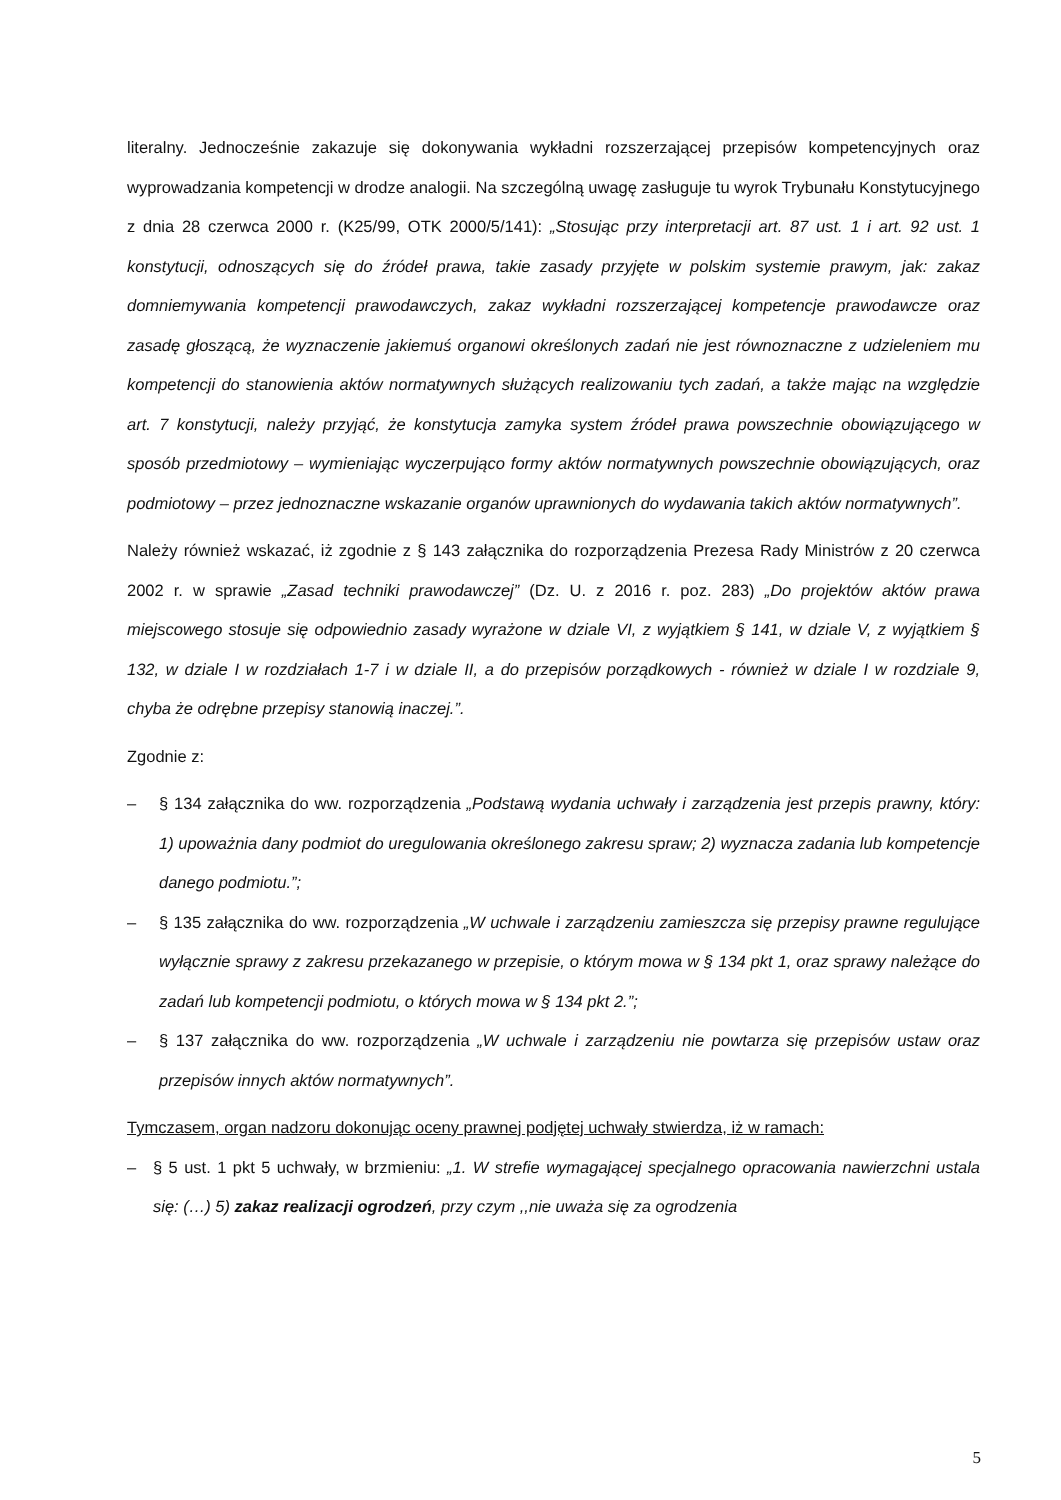literalny. Jednocześnie zakazuje się dokonywania wykładni rozszerzającej przepisów kompetencyjnych oraz wyprowadzania kompetencji w drodze analogii. Na szczególną uwagę zasługuje tu wyrok Trybunału Konstytucyjnego z dnia 28 czerwca 2000 r. (K25/99, OTK 2000/5/141): „Stosując przy interpretacji art. 87 ust. 1 i art. 92 ust. 1 konstytucji, odnoszących się do źródeł prawa, takie zasady przyjęte w polskim systemie prawym, jak: zakaz domniemywania kompetencji prawodawczych, zakaz wykładni rozszerzającej kompetencje prawodawcze oraz zasadę głoszącą, że wyznaczenie jakiemuś organowi określonych zadań nie jest równoznaczne z udzieleniem mu kompetencji do stanowienia aktów normatywnych służących realizowaniu tych zadań, a także mając na względzie art. 7 konstytucji, należy przyjąć, że konstytucja zamyka system źródeł prawa powszechnie obowiązującego w sposób przedmiotowy – wymieniając wyczerpująco formy aktów normatywnych powszechnie obowiązujących, oraz podmiotowy – przez jednoznaczne wskazanie organów uprawnionych do wydawania takich aktów normatywnych”.
Należy również wskazać, iż zgodnie z § 143 załącznika do rozporządzenia Prezesa Rady Ministrów z 20 czerwca 2002 r. w sprawie „Zasad techniki prawodawczej” (Dz. U. z 2016 r. poz. 283) „Do projektów aktów prawa miejscowego stosuje się odpowiednio zasady wyrażone w dziale VI, z wyjątkiem § 141, w dziale V, z wyjątkiem § 132, w dziale I w rozdziałach 1-7 i w dziale II, a do przepisów porządkowych - również w dziale I w rozdziale 9, chyba że odrębne przepisy stanowią inaczej.”.
Zgodnie z:
– § 134 załącznika do ww. rozporządzenia „Podstawą wydania uchwały i zarządzenia jest przepis prawny, który: 1) upoważnia dany podmiot do uregulowania określonego zakresu spraw; 2) wyznacza zadania lub kompetencje danego podmiotu.”;
– § 135 załącznika do ww. rozporządzenia „W uchwale i zarządzeniu zamieszcza się przepisy prawne regulujące wyłącznie sprawy z zakresu przekazanego w przepisie, o którym mowa w § 134 pkt 1, oraz sprawy należące do zadań lub kompetencji podmiotu, o których mowa w § 134 pkt 2.”;
– § 137 załącznika do ww. rozporządzenia „W uchwale i zarządzeniu nie powtarza się przepisów ustaw oraz przepisów innych aktów normatywnych”.
Tymczasem, organ nadzoru dokonując oceny prawnej podjętej uchwały stwierdza, iż w ramach:
– § 5 ust. 1 pkt 5 uchwały, w brzmieniu: „1. W strefie wymagającej specjalnego opracowania nawierzchni ustala się: (…) 5) zakaz realizacji ogrodzeń, przy czym ,,nie uważa się za ogrodzenia
5